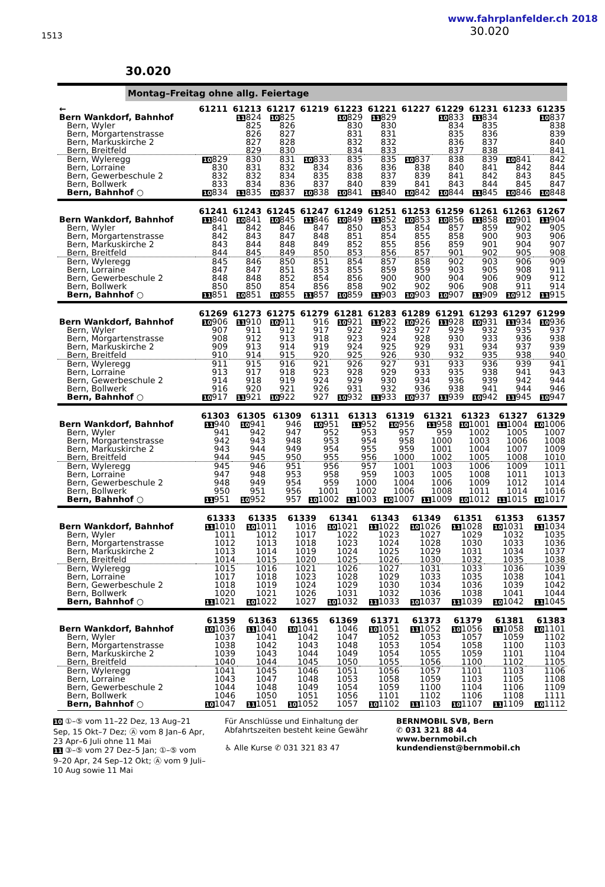1513
www.fahrplanfelder.ch 2018
30.020
30.020
Montag–Freitag ohne allg. Feiertage
| ← | 61211 | 61213 | 61217 | 61219 | 61223 | 61221 | 61227 | 61229 | 61231 | 61233 | 61235 |
| --- | --- | --- | --- | --- | --- | --- | --- | --- | --- | --- | --- |
| Bern Wankdorf, Bahnhof | | 11 824 | 10 825 | | 10 829 | 11 829 | | 10 833 | 11 834 | | 10 837 |
| Bern, Wyler | | 825 | 826 | | 830 | 830 | | 834 | 835 | | 838 |
| Bern, Morgartenstrasse | | 826 | 827 | | 831 | 831 | | 835 | 836 | | 839 |
| Bern, Markuskirche 2 | | 827 | 828 | | 832 | 832 | | 836 | 837 | | 840 |
| Bern, Breitfeld | | 829 | 830 | | 834 | 833 | | 837 | 838 | | 841 |
| Bern, Wyleregg | 10 829 | 830 | 831 | 10 833 | 835 | 835 | 10 837 | 838 | 839 | 10 841 | 842 |
| Bern, Lorraine | 830 | 831 | 832 | 834 | 836 | 836 | 838 | 840 | 841 | 842 | 844 |
| Bern, Gewerbeschule 2 | 832 | 832 | 834 | 835 | 838 | 837 | 839 | 841 | 842 | 843 | 845 |
| Bern, Bollwerk | 833 | 834 | 836 | 837 | 840 | 839 | 841 | 843 | 844 | 845 | 847 |
| Bern, Bahnhof ○ | 10 834 | 11 835 | 10 837 | 10 838 | 10 841 | 11 840 | 10 842 | 10 844 | 11 845 | 10 846 | 10 848 |
| | 61241 | 61243 | 61245 | 61247 | 61249 | 61251 | 61253 | 61259 | 61261 | 61263 | 61267 |
| --- | --- | --- | --- | --- | --- | --- | --- | --- | --- | --- | --- |
| Bern Wankdorf, Bahnhof | 11 840 | 10 841 | 10 845 | 11 846 | 10 849 | 11 852 | 10 853 | 10 856 | 11 858 | 10 901 | 11 904 |
| Bern, Wyler | 841 | 842 | 846 | 847 | 850 | 853 | 854 | 857 | 859 | 902 | 905 |
| Bern, Morgartenstrasse | 842 | 843 | 847 | 848 | 851 | 854 | 855 | 858 | 900 | 903 | 906 |
| Bern, Markuskirche 2 | 843 | 844 | 848 | 849 | 852 | 855 | 856 | 859 | 901 | 904 | 907 |
| Bern, Breitfeld | 844 | 845 | 849 | 850 | 853 | 856 | 857 | 901 | 902 | 905 | 908 |
| Bern, Wyleregg | 845 | 846 | 850 | 851 | 854 | 857 | 858 | 902 | 903 | 906 | 909 |
| Bern, Lorraine | 847 | 847 | 851 | 853 | 855 | 859 | 859 | 903 | 905 | 908 | 911 |
| Bern, Gewerbeschule 2 | 848 | 848 | 852 | 854 | 856 | 900 | 900 | 904 | 906 | 909 | 912 |
| Bern, Bollwerk | 850 | 850 | 854 | 856 | 858 | 902 | 902 | 906 | 908 | 911 | 914 |
| Bern, Bahnhof ○ | 11 851 | 10 851 | 10 855 | 11 857 | 10 859 | 11 903 | 10 903 | 10 907 | 11 909 | 10 912 | 11 915 |
| | 61269 | 61273 | 61275 | 61279 | 61281 | 61283 | 61289 | 61291 | 61293 | 61297 | 61299 |
| --- | --- | --- | --- | --- | --- | --- | --- | --- | --- | --- | --- |
| Bern Wankdorf, Bahnhof | 10 906 | 11 910 | 10 911 | 916 | 10 921 | 11 922 | 10 926 | 11 928 | 10 931 | 11 934 | 10 936 |
| Bern, Wyler | 907 | 911 | 912 | 917 | 922 | 923 | 927 | 929 | 932 | 935 | 937 |
| Bern, Morgartenstrasse | 908 | 912 | 913 | 918 | 923 | 924 | 928 | 930 | 933 | 936 | 938 |
| Bern, Markuskirche 2 | 909 | 913 | 914 | 919 | 924 | 925 | 929 | 931 | 934 | 937 | 939 |
| Bern, Breitfeld | 910 | 914 | 915 | 920 | 925 | 926 | 930 | 932 | 935 | 938 | 940 |
| Bern, Wyleregg | 911 | 915 | 916 | 921 | 926 | 927 | 931 | 933 | 936 | 939 | 941 |
| Bern, Lorraine | 913 | 917 | 918 | 923 | 928 | 929 | 933 | 935 | 938 | 941 | 943 |
| Bern, Gewerbeschule 2 | 914 | 918 | 919 | 924 | 929 | 930 | 934 | 936 | 939 | 942 | 944 |
| Bern, Bollwerk | 916 | 920 | 921 | 926 | 931 | 932 | 936 | 938 | 941 | 944 | 946 |
| Bern, Bahnhof ○ | 10 917 | 11 921 | 10 922 | 927 | 10 932 | 11 933 | 10 937 | 11 939 | 10 942 | 11 945 | 10 947 |
| | 61303 | 61305 | 61309 | 61311 | 61313 | 61319 | 61321 | 61323 | 61327 | 61329 |
| --- | --- | --- | --- | --- | --- | --- | --- | --- | --- | --- |
| Bern Wankdorf, Bahnhof | 11 940 | 10 941 | 946 | 10 951 | 11 952 | 10 956 | 11 958 | 10 1001 | 11 1004 | 10 1006 |
| Bern, Wyler | 941 | 942 | 947 | 952 | 953 | 957 | 959 | 1002 | 1005 | 1007 |
| Bern, Morgartenstrasse | 942 | 943 | 948 | 953 | 954 | 958 | 1000 | 1003 | 1006 | 1008 |
| Bern, Markuskirche 2 | 943 | 944 | 949 | 954 | 955 | 959 | 1001 | 1004 | 1007 | 1009 |
| Bern, Breitfeld | 944 | 945 | 950 | 955 | 956 | 1000 | 1002 | 1005 | 1008 | 1010 |
| Bern, Wyleregg | 945 | 946 | 951 | 956 | 957 | 1001 | 1003 | 1006 | 1009 | 1011 |
| Bern, Lorraine | 947 | 948 | 953 | 958 | 959 | 1003 | 1005 | 1008 | 1011 | 1013 |
| Bern, Gewerbeschule 2 | 948 | 949 | 954 | 959 | 1000 | 1004 | 1006 | 1009 | 1012 | 1014 |
| Bern, Bollwerk | 950 | 951 | 956 | 1001 | 1002 | 1006 | 1008 | 1011 | 1014 | 1016 |
| Bern, Bahnhof ○ | 11 951 | 10 952 | 957 | 10 1002 | 11 1003 | 10 1007 | 11 1009 | 10 1012 | 11 1015 | 10 1017 |
| | 61333 | 61335 | 61339 | 61341 | 61343 | 61349 | 61351 | 61353 | 61357 |
| --- | --- | --- | --- | --- | --- | --- | --- | --- | --- |
| Bern Wankdorf, Bahnhof | 11 1010 | 10 1011 | 1016 | 10 1021 | 11 1022 | 10 1026 | 11 1028 | 10 1031 | 11 1034 |
| Bern, Wyler | 1011 | 1012 | 1017 | 1022 | 1023 | 1027 | 1029 | 1032 | 1035 |
| Bern, Morgartenstrasse | 1012 | 1013 | 1018 | 1023 | 1024 | 1028 | 1030 | 1033 | 1036 |
| Bern, Markuskirche 2 | 1013 | 1014 | 1019 | 1024 | 1025 | 1029 | 1031 | 1034 | 1037 |
| Bern, Breitfeld | 1014 | 1015 | 1020 | 1025 | 1026 | 1030 | 1032 | 1035 | 1038 |
| Bern, Wyleregg | 1015 | 1016 | 1021 | 1026 | 1027 | 1031 | 1033 | 1036 | 1039 |
| Bern, Lorraine | 1017 | 1018 | 1023 | 1028 | 1029 | 1033 | 1035 | 1038 | 1041 |
| Bern, Gewerbeschule 2 | 1018 | 1019 | 1024 | 1029 | 1030 | 1034 | 1036 | 1039 | 1042 |
| Bern, Bollwerk | 1020 | 1021 | 1026 | 1031 | 1032 | 1036 | 1038 | 1041 | 1044 |
| Bern, Bahnhof ○ | 11 1021 | 10 1022 | 1027 | 10 1032 | 11 1033 | 10 1037 | 11 1039 | 10 1042 | 11 1045 |
| | 61359 | 61363 | 61365 | 61369 | 61371 | 61373 | 61379 | 61381 | 61383 |
| --- | --- | --- | --- | --- | --- | --- | --- | --- | --- |
| Bern Wankdorf, Bahnhof | 10 1036 | 11 1040 | 10 1041 | 1046 | 10 1051 | 11 1052 | 10 1056 | 11 1058 | 10 1101 |
| Bern, Wyler | 1037 | 1041 | 1042 | 1047 | 1052 | 1053 | 1057 | 1059 | 1102 |
| Bern, Morgartenstrasse | 1038 | 1042 | 1043 | 1048 | 1053 | 1054 | 1058 | 1100 | 1103 |
| Bern, Markuskirche 2 | 1039 | 1043 | 1044 | 1049 | 1054 | 1055 | 1059 | 1101 | 1104 |
| Bern, Breitfeld | 1040 | 1044 | 1045 | 1050 | 1055 | 1056 | 1100 | 1102 | 1105 |
| Bern, Wyleregg | 1041 | 1045 | 1046 | 1051 | 1056 | 1057 | 1101 | 1103 | 1106 |
| Bern, Lorraine | 1043 | 1047 | 1048 | 1053 | 1058 | 1059 | 1103 | 1105 | 1108 |
| Bern, Gewerbeschule 2 | 1044 | 1048 | 1049 | 1054 | 1059 | 1100 | 1104 | 1106 | 1109 |
| Bern, Bollwerk | 1046 | 1050 | 1051 | 1056 | 1101 | 1102 | 1106 | 1108 | 1111 |
| Bern, Bahnhof ○ | 10 1047 | 11 1051 | 10 1052 | 1057 | 10 1102 | 11 1103 | 10 1107 | 11 1109 | 10 1112 |
10 ①–⑤ vom 11–22 Dez, 13 Aug–21 Sep, 15 Okt–7 Dez; Ⓐ vom 8 Jan–6 Apr, 23 Apr–6 Juli ohne 11 Mai
11 ③–⑤ vom 27 Dez–5 Jan; ①–⑤ vom 9–20 Apr, 24 Sep–12 Okt; Ⓐ vom 9 Juli–10 Aug sowie 11 Mai
Für Anschlüsse und Einhaltung der Abfahrtszeiten besteht keine Gewähr
♿ Alle Kurse ✆ 031 321 83 47
BERNMOBIL SVB, Bern
✆ 031 321 88 44
www.bernmobil.ch
kundendienst@bernmobil.ch